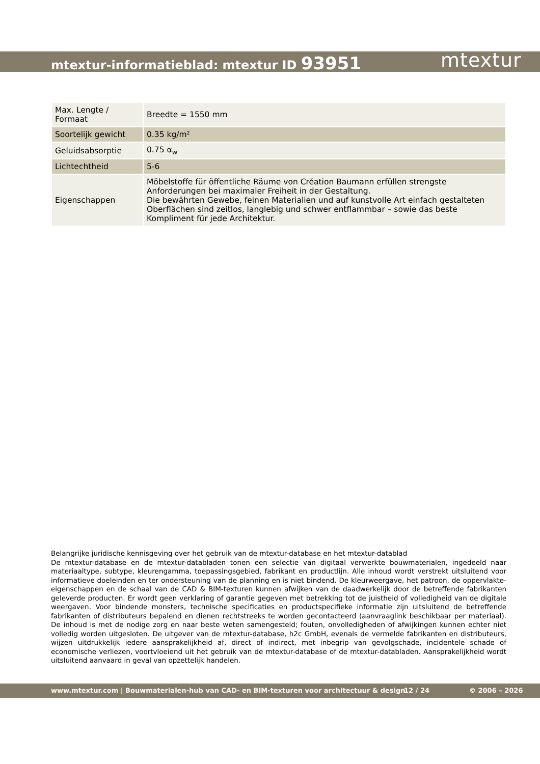mtextur-informatieblad: mtextur ID 93951 mtextur
| Max. Lengte / Formaat | Breedte = 1550 mm |
| Soortelijk gewicht | 0.35 kg/m² |
| Geluidsabsorptie | 0.75 α<sub>w</sub> |
| Lichtechtheid | 5-6 |
| Eigenschappen | Möbelstoffe für öffentliche Räume von Création Baumann erfüllen strengste Anforderungen bei maximaler Freiheit in der Gestaltung. Die bewährten Gewebe, feinen Materialien und auf kunstvolle Art einfach gestalteten Oberflächen sind zeitlos, langlebig und schwer entflammbar – sowie das beste Kompliment für jede Architektur. |
Belangrijke juridische kennisgeving over het gebruik van de mtextur-database en het mtextur-datablad
De mtextur-database en de mtextur-databladen tonen een selectie van digitaal verwerkte bouwmaterialen, ingedeeld naar materiaaltype, subtype, kleurengamma, toepassingsgebied, fabrikant en productlijn. Alle inhoud wordt verstrekt uitsluitend voor informatieve doeleinden en ter ondersteuning van de planning en is niet bindend. De kleurweergave, het patroon, de oppervlakte-eigenschappen en de schaal van de CAD & BIM-texturen kunnen afwijken van de daadwerkelijk door de betreffende fabrikanten geleverde producten. Er wordt geen verklaring of garantie gegeven met betrekking tot de juistheid of volledigheid van de digitale weergaven. Voor bindende monsters, technische specificaties en productspecifieke informatie zijn uitsluitend de betreffende fabrikanten of distributeurs bepalend en dienen rechtstreeks te worden gecontacteerd (aanvraaglink beschikbaar per materiaal). De inhoud is met de nodige zorg en naar beste weten samengesteld; fouten, onvolledigheden of afwijkingen kunnen echter niet volledig worden uitgesloten. De uitgever van de mtextur-database, h2c GmbH, evenals de vermelde fabrikanten en distributeurs, wijzen uitdrukkelijk iedere aansprakelijkheid af, direct of indirect, met inbegrip van gevolgschade, incidentele schade of economische verliezen, voortvloeiend uit het gebruik van de mtextur-database of de mtextur-databladen. Aansprakelijkheid wordt uitsluitend aanvaard in geval van opzettelijk handelen.
www.mtextur.com | Bouwmaterialen-hub van CAD- en BIM-texturen voor architectuur & design 12 / 24 © 2006 – 2026